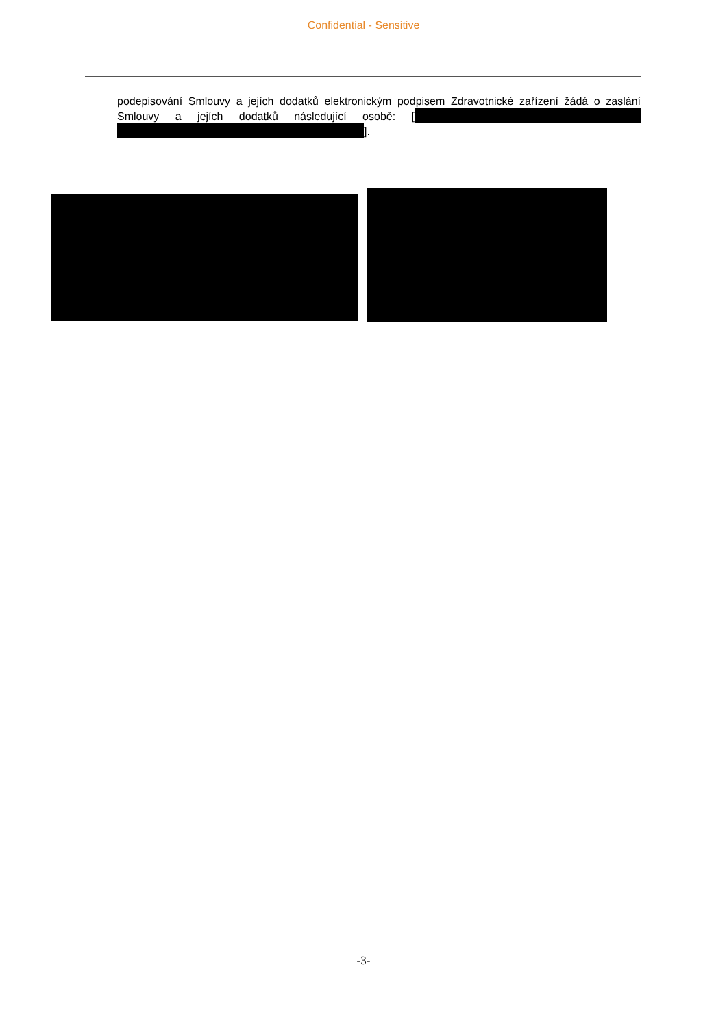Confidential - Sensitive
podepisování Smlouvy a jejích dodatků elektronickým podpisem Zdravotnické zařízení žádá o zaslání Smlouvy a jejích dodatků následující osobě: [ ].
-3-